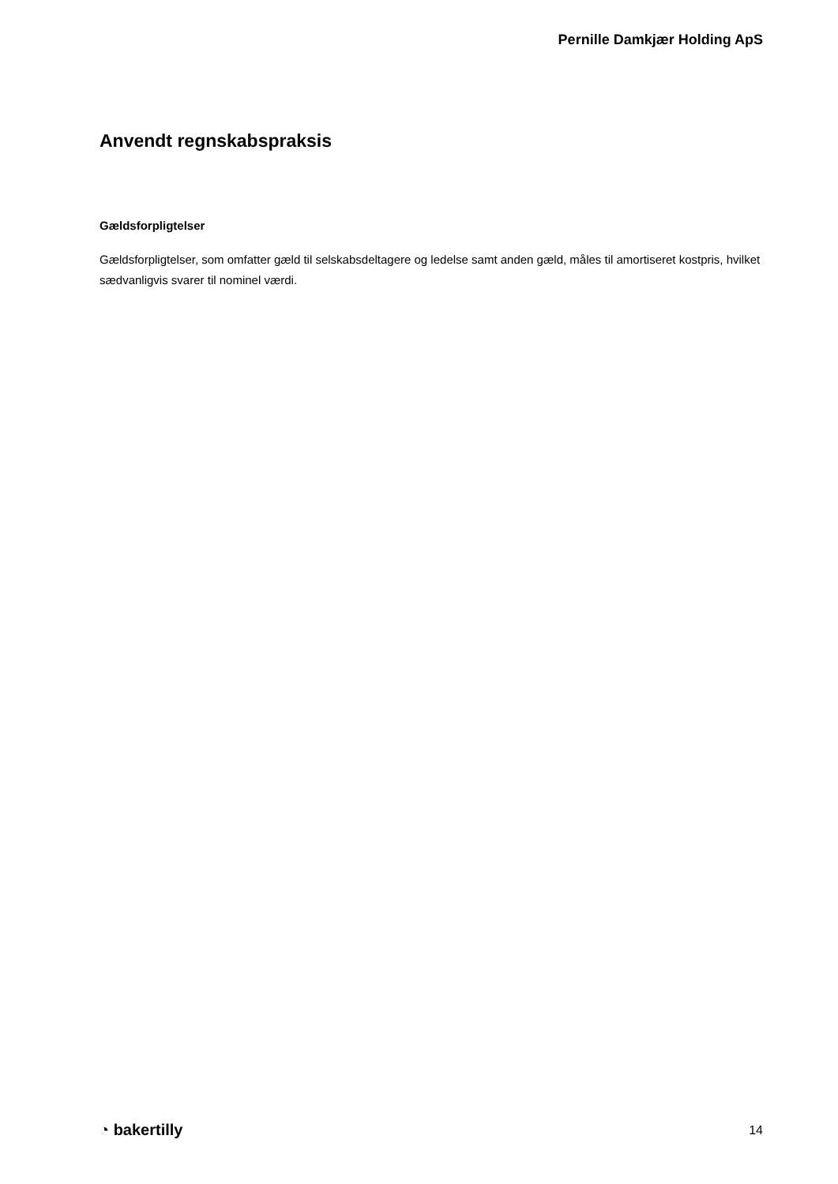Pernille Damkjær Holding ApS
Anvendt regnskabspraksis
Gældsforpligtelser
Gældsforpligtelser, som omfatter gæld til selskabsdeltagere og ledelse samt anden gæld, måles til amortiseret kostpris, hvilket sædvanligvis svarer til nominel værdi.
◔ bakertilly 14